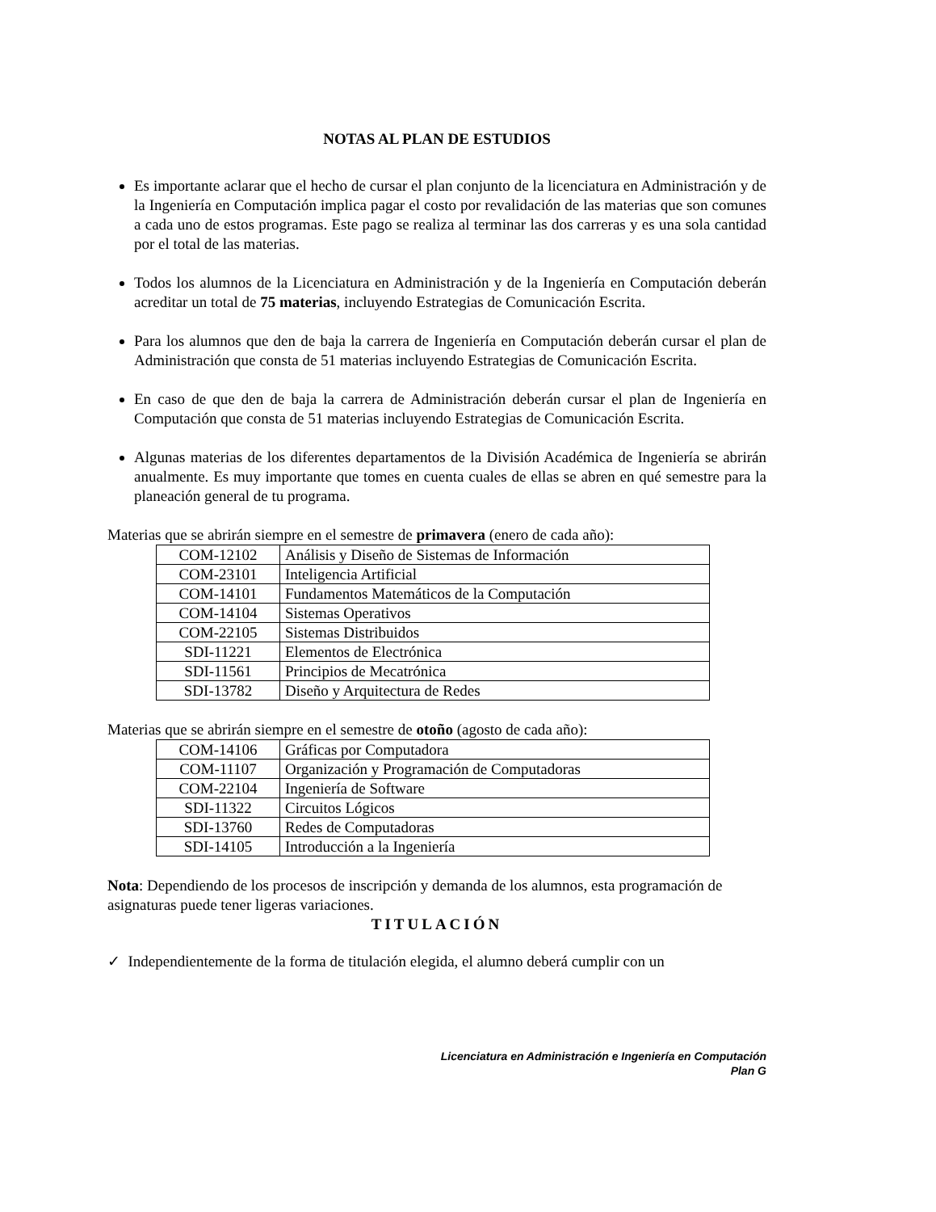NOTAS AL PLAN DE ESTUDIOS
Es importante aclarar que el hecho de cursar el plan conjunto de la licenciatura en Administración y de la Ingeniería en Computación implica pagar el costo por revalidación de las materias que son comunes a cada uno de estos programas. Este pago se realiza al terminar las dos carreras y es una sola cantidad por el total de las materias.
Todos los alumnos de la Licenciatura en Administración y de la Ingeniería en Computación deberán acreditar un total de 75 materias, incluyendo Estrategias de Comunicación Escrita.
Para los alumnos que den de baja la carrera de Ingeniería en Computación deberán cursar el plan de Administración que consta de 51 materias incluyendo Estrategias de Comunicación Escrita.
En caso de que den de baja la carrera de Administración deberán cursar el plan de Ingeniería en Computación que consta de 51 materias incluyendo Estrategias de Comunicación Escrita.
Algunas materias de los diferentes departamentos de la División Académica de Ingeniería se abrirán anualmente. Es muy importante que tomes en cuenta cuales de ellas se abren en qué semestre para la planeación general de tu programa.
Materias que se abrirán siempre en el semestre de primavera (enero de cada año):
| COM-12102 | Análisis y Diseño de Sistemas de Información |
| COM-23101 | Inteligencia Artificial |
| COM-14101 | Fundamentos Matemáticos de la Computación |
| COM-14104 | Sistemas Operativos |
| COM-22105 | Sistemas Distribuidos |
| SDI-11221 | Elementos de Electrónica |
| SDI-11561 | Principios de Mecatrónica |
| SDI-13782 | Diseño y Arquitectura de Redes |
Materias que se abrirán siempre en el semestre de otoño (agosto de cada año):
| COM-14106 | Gráficas por Computadora |
| COM-11107 | Organización y Programación de Computadoras |
| COM-22104 | Ingeniería de Software |
| SDI-11322 | Circuitos Lógicos |
| SDI-13760 | Redes de Computadoras |
| SDI-14105 | Introducción a la Ingeniería |
Nota: Dependiendo de los procesos de inscripción y demanda de los alumnos, esta programación de asignaturas puede tener ligeras variaciones.
TITULACIÓN
✓ Independientemente de la forma de titulación elegida, el alumno deberá cumplir con un
Licenciatura en Administración e Ingeniería en Computación
Plan G